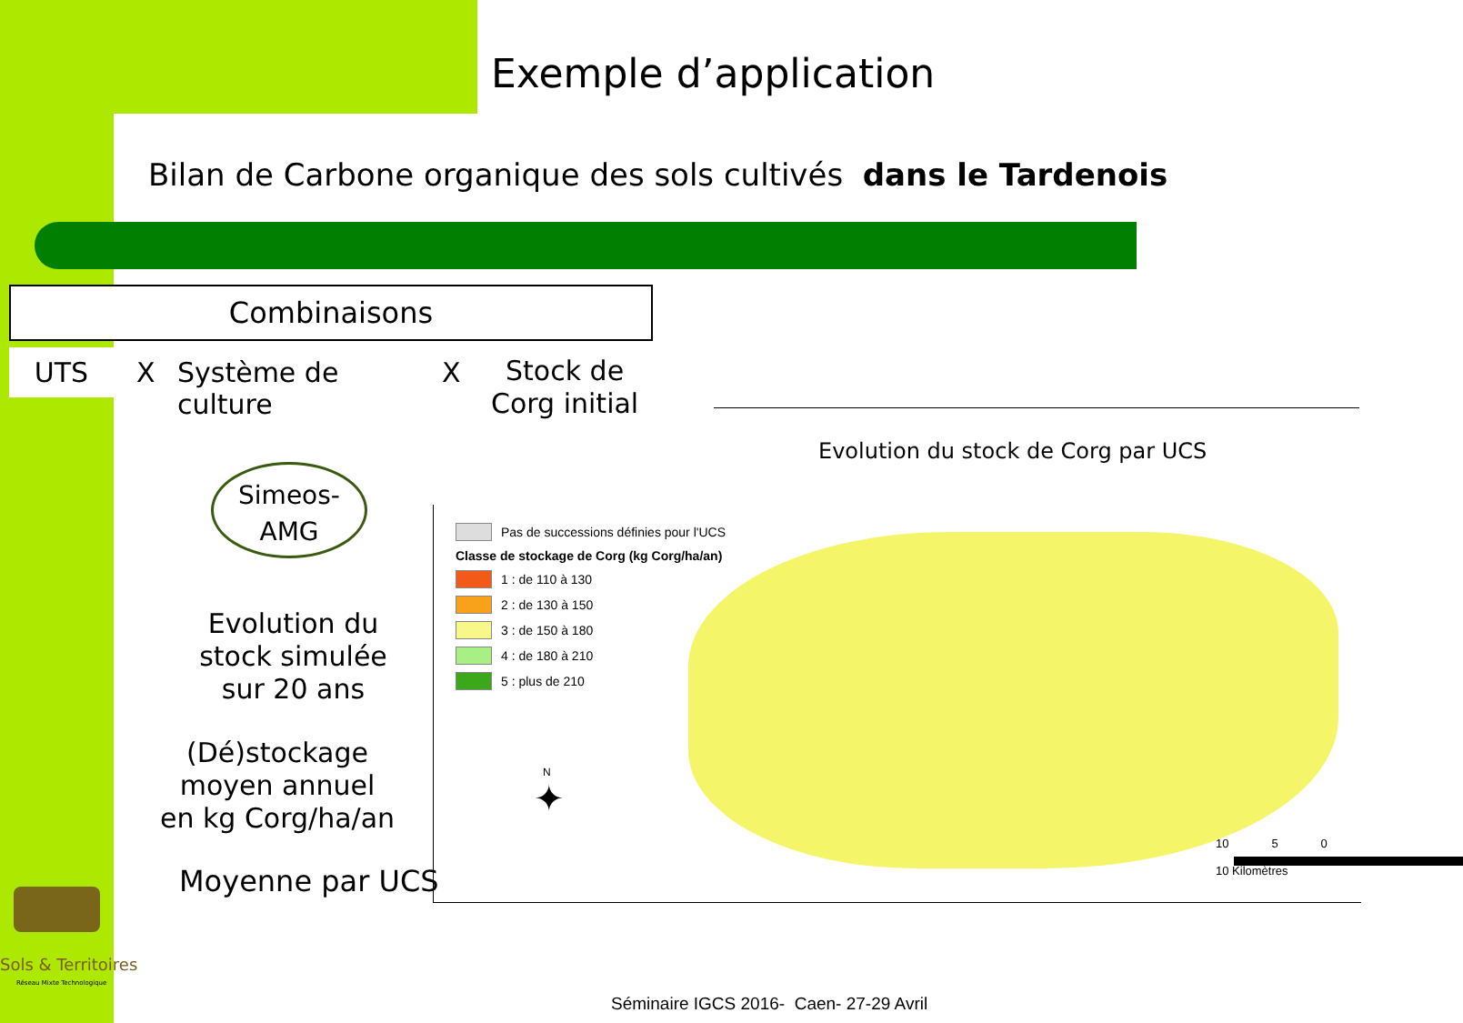Exemple d’application
Bilan de Carbone organique des sols cultivés dans le Tardenois
Combinaisons
UTS X
Système de
culture
X
Stock de
Corg initial
Simeos-
AMG
Evolution du stock simulée sur 20 ans
(Dé)stockage moyen annuel
en kg Corg/ha/an
Moyenne par UCS
Evolution du stock de Corg par UCS
Pas de successions définies pour l'UCS
Classe de stockage de Corg (kg Corg/ha/an)
1 : de 110 à 130
2 : de 130 à 150
3 : de 150 à 180
4 : de 180 à 210
5 : plus de 210
N
✦
10 5 0 10 Kilomètres
Sols & Territoires
Réseau Mixte Technologique
Séminaire IGCS 2016- Caen- 27-29 Avril